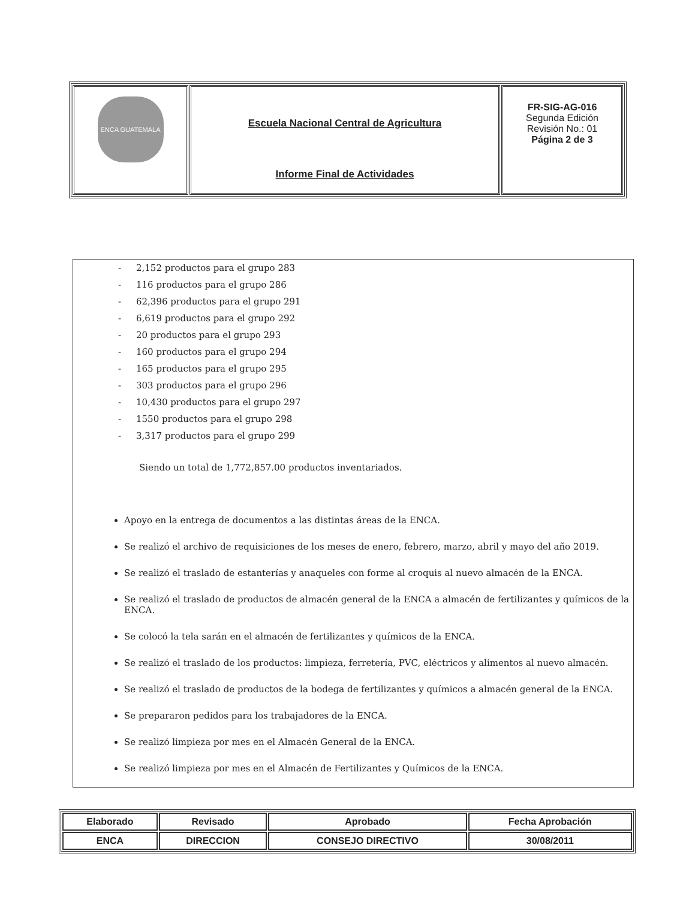| ENCA GUATEMALA | Escuela Nacional Central de Agricultura Informe Final de Actividades | FR-SIG-AG-016 Segunda Edición Revisión No.: 01 Página 2 de 3 |
- 2,152 productos para el grupo 283
- 116 productos para el grupo 286
- 62,396 productos para el grupo 291
- 6,619 productos para el grupo 292
- 20 productos para el grupo 293
- 160 productos para el grupo 294
- 165 productos para el grupo 295
- 303 productos para el grupo 296
- 10,430 productos para el grupo 297
- 1550 productos para el grupo 298
- 3,317 productos para el grupo 299
Siendo un total de 1,772,857.00 productos inventariados.
Apoyo en la entrega de documentos a las distintas áreas de la ENCA.
Se realizó el archivo de requisiciones de los meses de enero, febrero, marzo, abril y mayo del año 2019.
Se realizó el traslado de estanterías y anaqueles con forme al croquis al nuevo almacén de la ENCA.
Se realizó el traslado de productos de almacén general de la ENCA a almacén de fertilizantes y químicos de la ENCA.
Se colocó la tela sarán en el almacén de fertilizantes y químicos de la ENCA.
Se realizó el traslado de los productos: limpieza, ferretería, PVC, eléctricos y alimentos al nuevo almacén.
Se realizó el traslado de productos de la bodega de fertilizantes y químicos a almacén general de la ENCA.
Se prepararon pedidos para los trabajadores de la ENCA.
Se realizó limpieza por mes en el Almacén General de la ENCA.
Se realizó limpieza por mes en el Almacén de Fertilizantes y Químicos de la ENCA.
| Elaborado | Revisado | Aprobado | Fecha Aprobación |
| ENCA | DIRECCION | CONSEJO DIRECTIVO | 30/08/2011 |